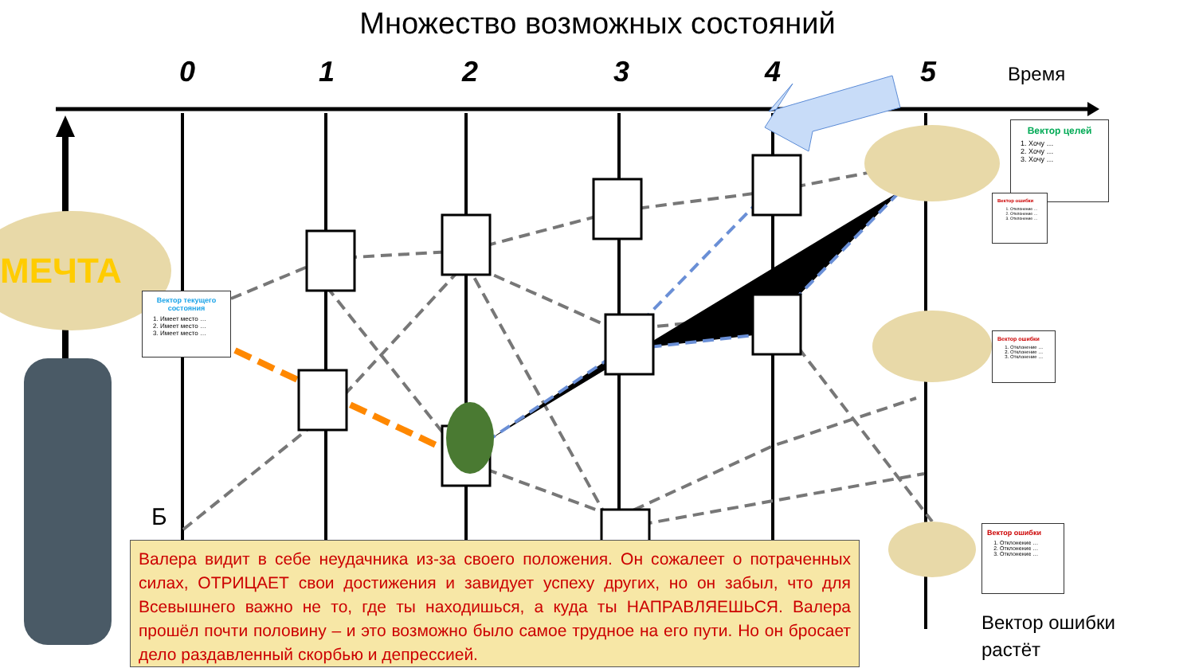Множество возможных состояний
0 1 2 3 4 5 Время
МЕЧТА
Вектор текущего состояния
1. Имеет место …
2. Имеет место …
3. Имеет место …
Вектор целей
1. Хочу …
2. Хочу …
3. Хочу …
Вектор ошибки
1. Отклонение …
2. Отклонение …
3. Отклонение …
Вектор ошибки
1. Отклонение …
2. Отклонение …
3. Отклонение …
Вектор ошибки
1. Отклонение …
2. Отклонение …
3. Отклонение …
Б
Валера видит в себе неудачника из-за своего положения. Он сожалеет о потраченных силах, ОТРИЦАЕТ свои достижения и завидует успеху других, но он забыл, что для Всевышнего важно не то, где ты находишься, а куда ты НАПРАВЛЯЕШЬСЯ. Валера прошёл почти половину – и это возможно было самое трудное на его пути. Но он бросает дело раздавленный скорбью и депрессией.
Вектор ошибки
растёт